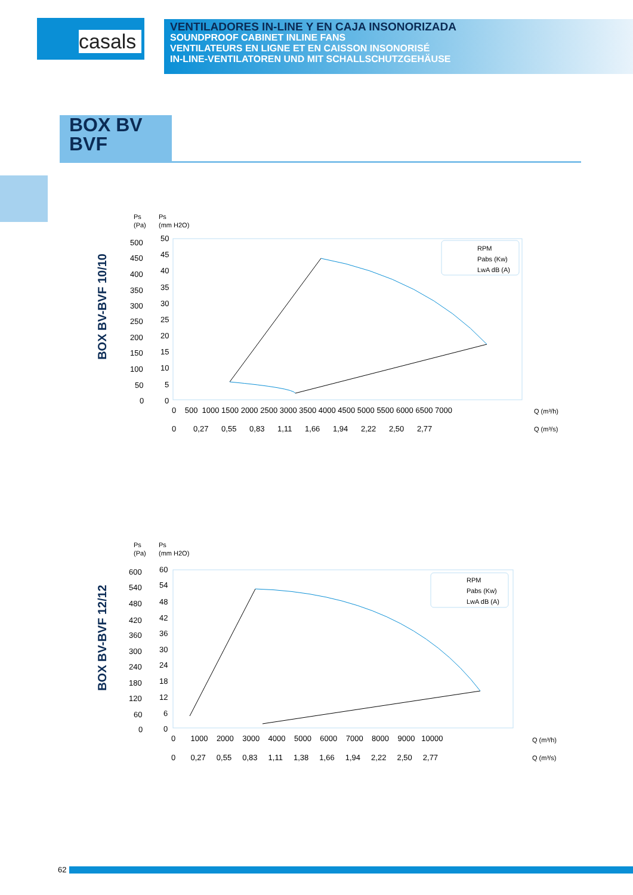casals
VENTILADORES IN-LINE Y EN CAJA INSONORIZADA
SOUNDPROOF CABINET INLINE FANS
VENTILATEURS EN LIGNE ET EN CAISSON INSONORISÉ
IN-LINE-VENTILATOREN UND MIT SCHALLSCHUTZGEHÄUSE
BOX BV
BVF
BOX BV-BVF 10/10
Ps
(Pa)
Ps
(mm H2O)
500
450
400
350
300
250
200
150
100
50
0
50
45
40
35
30
25
20
15
10
5
0
0 500 1000 1500 2000 2500 3000 3500 4000 4500 5000 5500 6000 6500 7000
Q (m³/h)
0 0,27 0,55 0,83 1,11 1,66 1,94 2,22 2,50 2,77
Q (m³/s)
RPM
Pabs (Kw)
LwA dB (A)
BOX BV-BVF 12/12
Ps
(Pa)
Ps
(mm H2O)
600
540
480
420
360
300
240
180
120
60
0
60
54
48
42
36
30
24
18
12
6
0
0 1000 2000 3000 4000 5000 6000 7000 8000 9000 10000
Q (m³/h)
0 0,27 0,55 0,83 1,11 1,38 1,66 1,94 2,22 2,50 2,77
Q (m³/s)
RPM
Pabs (Kw)
LwA dB (A)
62